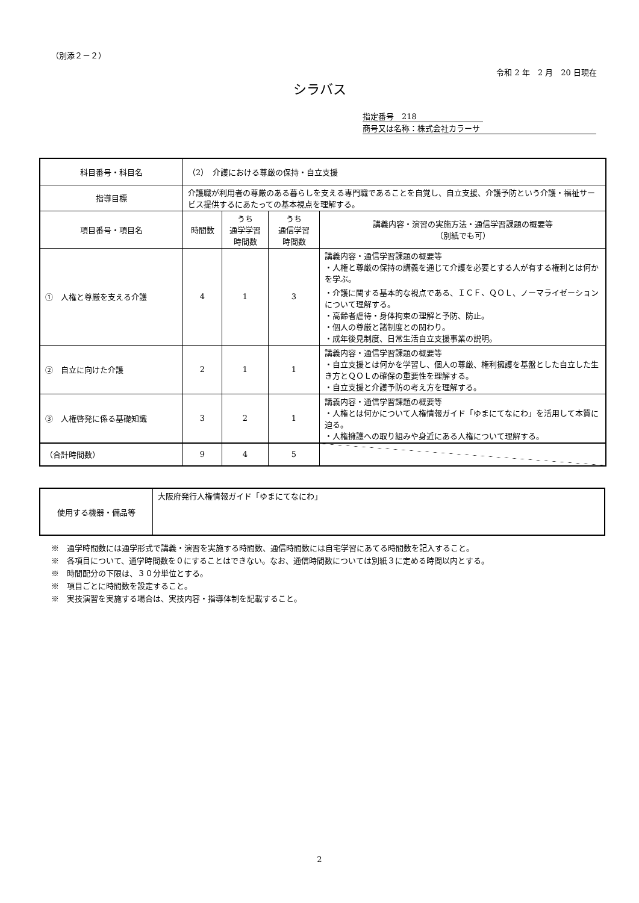（別添２－２）
令和 2 年　2 月　20 日現在
シラバス
指定番号　218
商号又は名称：株式会社カラーサ
| 科目番号・科目名 | （2） 介護における尊厳の保持・自立支援 | | | |
| 指導目標 | 介護職が利用者の尊厳のある暮らしを支える専門職であることを自覚し、自立支援、介護予防という介護・福祉サービス提供するにあたっての基本視点を理解する。 | | | |
| 項目番号・項目名 | 時間数 | うち 通学学習 時間数 | うち 通信学習 時間数 | 講義内容・演習の実施方法・通信学習課題の概要等 （別紙でも可） |
| ① 人権と尊厳を支える介護 | 4 | 1 | 3 | 講義内容・通信学習課題の概要等 ・人権と尊厳の保持の講義を通じて介護を必要とする人が有する権利とは何かを学ぶ。 ・介護に関する基本的な視点である、ＩＣＦ、ＱＯＬ、ノーマライゼーションについて理解する。 ・高齢者虐待・身体拘束の理解と予防、防止。 ・個人の尊厳と諸制度との関わり。 ・成年後見制度、日常生活自立支援事業の説明。 |
| ② 自立に向けた介護 | 2 | 1 | 1 | 講義内容・通信学習課題の概要等 ・自立支援とは何かを学習し、個人の尊厳、権利擁護を基盤とした自立した生き方とＱＯＬの確保の重要性を理解する。 ・自立支援と介護予防の考え方を理解する。 |
| ③ 人権啓発に係る基礎知識 | 3 | 2 | 1 | 講義内容・通信学習課題の概要等 ・人権とは何かについて人権情報ガイド「ゆまにてなにわ」を活用して本質に迫る。 ・人権擁護への取り組みや身近にある人権について理解する。 |
| （合計時間数） | 9 | 4 | 5 | |
| 使用する機器・備品等 | 大阪府発行人権情報ガイド「ゆまにてなにわ」 |
※　通学時間数には通学形式で講義・演習を実施する時間数、通信時間数には自宅学習にあてる時間数を記入すること。
※　各項目について、通学時間数を０にすることはできない。なお、通信時間数については別紙３に定める時間以内とする。
※　時間配分の下限は、３０分単位とする。
※　項目ごとに時間数を設定すること。
※　実技演習を実施する場合は、実技内容・指導体制を記載すること。
2